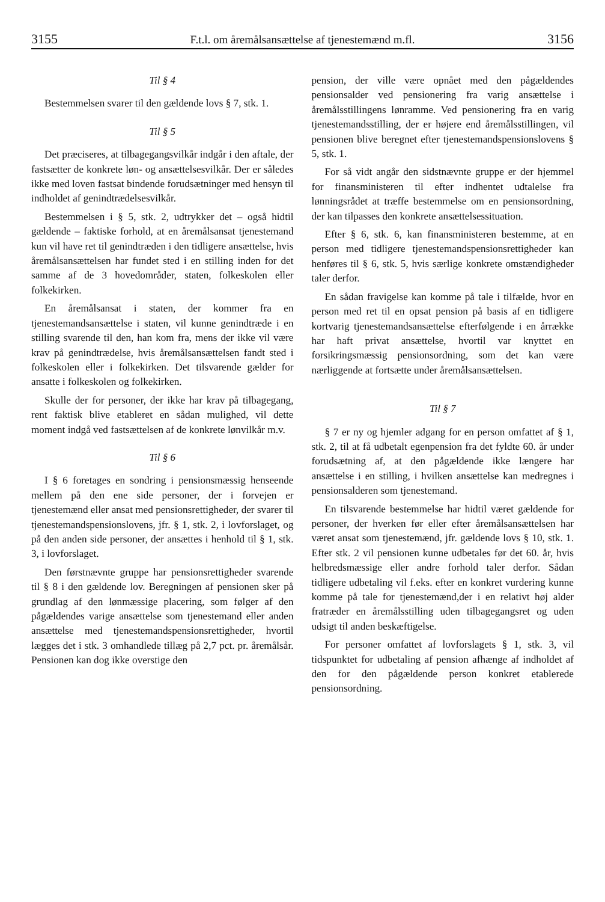3155 F.t.l. om åremålsansættelse af tjenestemænd m.fl. 3156
Til § 4
Bestemmelsen svarer til den gældende lovs § 7, stk. 1.
Til § 5
Det præciseres, at tilbagegangsvilkår indgår i den aftale, der fastsætter de konkrete løn- og ansættelsesvilkår. Der er således ikke med loven fastsat bindende forudsætninger med hensyn til indholdet af genindtrædelsesvilkår.
Bestemmelsen i § 5, stk. 2, udtrykker det – også hidtil gældende – faktiske forhold, at en åremålsansat tjenestemand kun vil have ret til genindtræden i den tidligere ansættelse, hvis åremålsansættelsen har fundet sted i en stilling inden for det samme af de 3 hovedområder, staten, folkeskolen eller folkekirken.
En åremålsansat i staten, der kommer fra en tjenestemandsansættelse i staten, vil kunne genindtræde i en stilling svarende til den, han kom fra, mens der ikke vil være krav på genindtrædelse, hvis åremålsansættelsen fandt sted i folkeskolen eller i folkekirken. Det tilsvarende gælder for ansatte i folkeskolen og folkekirken.
Skulle der for personer, der ikke har krav på tilbagegang, rent faktisk blive etableret en sådan mulighed, vil dette moment indgå ved fastsættelsen af de konkrete lønvilkår m.v.
Til § 6
I § 6 foretages en sondring i pensionsmæssig henseende mellem på den ene side personer, der i forvejen er tjenestemænd eller ansat med pensionsrettigheder, der svarer til tjenestemandspensionslovens, jfr. § 1, stk. 2, i lovforslaget, og på den anden side personer, der ansættes i henhold til § 1, stk. 3, i lovforslaget.
Den førstnævnte gruppe har pensionsrettigheder svarende til § 8 i den gældende lov. Beregningen af pensionen sker på grundlag af den lønmæssige placering, som følger af den pågældendes varige ansættelse som tjenestemand eller anden ansættelse med tjenestemandspensionsrettigheder, hvortil lægges det i stk. 3 omhandlede tillæg på 2,7 pct. pr. åremålsår. Pensionen kan dog ikke overstige den
pension, der ville være opnået med den pågældendes pensionsalder ved pensionering fra varig ansættelse i åremålsstillingens lønramme. Ved pensionering fra en varig tjenestemandsstilling, der er højere end åremålsstillingen, vil pensionen blive beregnet efter tjenestemandspensionslovens § 5, stk. 1.
For så vidt angår den sidstnævnte gruppe er der hjemmel for finansministeren til efter indhentet udtalelse fra lønningsrådet at træffe bestemmelse om en pensionsordning, der kan tilpasses den konkrete ansættelsessituation.
Efter § 6, stk. 6, kan finansministeren bestemme, at en person med tidligere tjenestemandspensionsrettigheder kan henføres til § 6, stk. 5, hvis særlige konkrete omstændigheder taler derfor.
En sådan fravigelse kan komme på tale i tilfælde, hvor en person med ret til en opsat pension på basis af en tidligere kortvarig tjenestemandsansættelse efterfølgende i en årrække har haft privat ansættelse, hvortil var knyttet en forsikringsmæssig pensionsordning, som det kan være nærliggende at fortsætte under åremålsansættelsen.
Til § 7
§ 7 er ny og hjemler adgang for en person omfattet af § 1, stk. 2, til at få udbetalt egenpension fra det fyldte 60. år under forudsætning af, at den pågældende ikke længere har ansættelse i en stilling, i hvilken ansættelse kan medregnes i pensionsalderen som tjenestemand.
En tilsvarende bestemmelse har hidtil været gældende for personer, der hverken før eller efter åremålsansættelsen har været ansat som tjenestemænd, jfr. gældende lovs § 10, stk. 1. Efter stk. 2 vil pensionen kunne udbetales før det 60. år, hvis helbredsmæssige eller andre forhold taler derfor. Sådan tidligere udbetaling vil f.eks. efter en konkret vurdering kunne komme på tale for tjenestemænd,der i en relativt høj alder fratræder en åremålsstilling uden tilbagegangsret og uden udsigt til anden beskæftigelse.
For personer omfattet af lovforslagets § 1, stk. 3, vil tidspunktet for udbetaling af pension afhænge af indholdet af den for den pågældende person konkret etablerede pensionsordning.